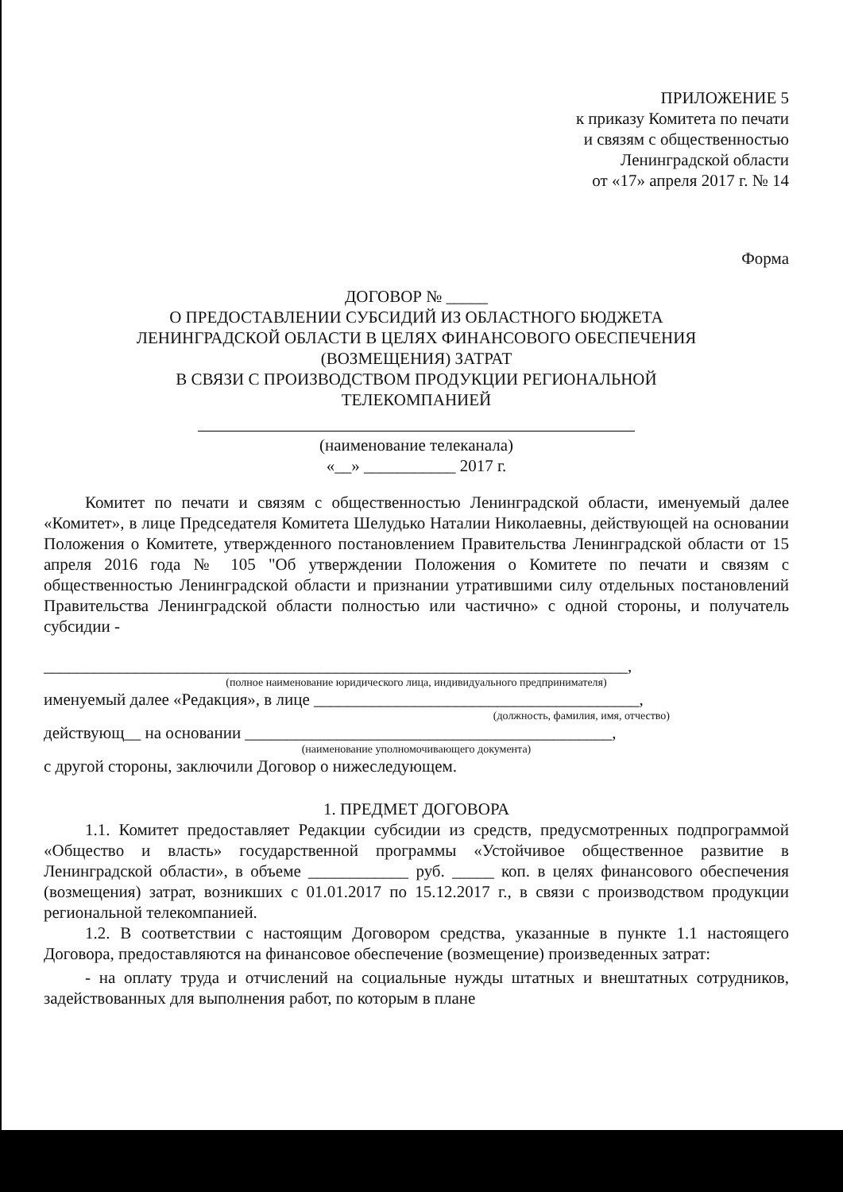ПРИЛОЖЕНИЕ 5
к приказу Комитета по печати
и связям с общественностью
Ленинградской области
от «17» апреля 2017 г. № 14
Форма
ДОГОВОР № _____
О ПРЕДОСТАВЛЕНИИ СУБСИДИЙ ИЗ ОБЛАСТНОГО БЮДЖЕТА
ЛЕНИНГРАДСКОЙ ОБЛАСТИ В ЦЕЛЯХ ФИНАНСОВОГО ОБЕСПЕЧЕНИЯ
(ВОЗМЕЩЕНИЯ) ЗАТРАТ
В СВЯЗИ С ПРОИЗВОДСТВОМ ПРОДУКЦИИ РЕГИОНАЛЬНОЙ
ТЕЛЕКОМПАНИЕЙ
(наименование телеканала)
«__» ___________ 2017 г.
Комитет по печати и связям с общественностью Ленинградской области, именуемый далее «Комитет», в лице Председателя Комитета Шелудько Наталии Николаевны, действующей на основании Положения о Комитете, утвержденного постановлением Правительства Ленинградской области от 15 апреля 2016 года № 105 "Об утверждении Положения о Комитете по печати и связям с общественностью Ленинградской области и признании утратившими силу отдельных постановлений Правительства Ленинградской области полностью или частично» с одной стороны, и получатель субсидии -
______________________________________________________________________,
(полное наименование юридического лица, индивидуального предпринимателя)
именуемый далее «Редакция», в лице _______________________________________,
(должность, фамилия, имя, отчество)
действующ__ на основании ____________________________________________,
(наименование уполномочивающего документа)
с другой стороны, заключили Договор о нижеследующем.
1. ПРЕДМЕТ ДОГОВОРА
1.1. Комитет предоставляет Редакции субсидии из средств, предусмотренных подпрограммой «Общество и власть» государственной программы «Устойчивое общественное развитие в Ленинградской области», в объеме ____________ руб. _____ коп. в целях финансового обеспечения (возмещения) затрат, возникших с 01.01.2017 по 15.12.2017 г., в связи с производством продукции региональной телекомпанией.
1.2. В соответствии с настоящим Договором средства, указанные в пункте 1.1 настоящего Договора, предоставляются на финансовое обеспечение (возмещение) произведенных затрат:
- на оплату труда и отчислений на социальные нужды штатных и внештатных сотрудников, задействованных для выполнения работ, по которым в плане